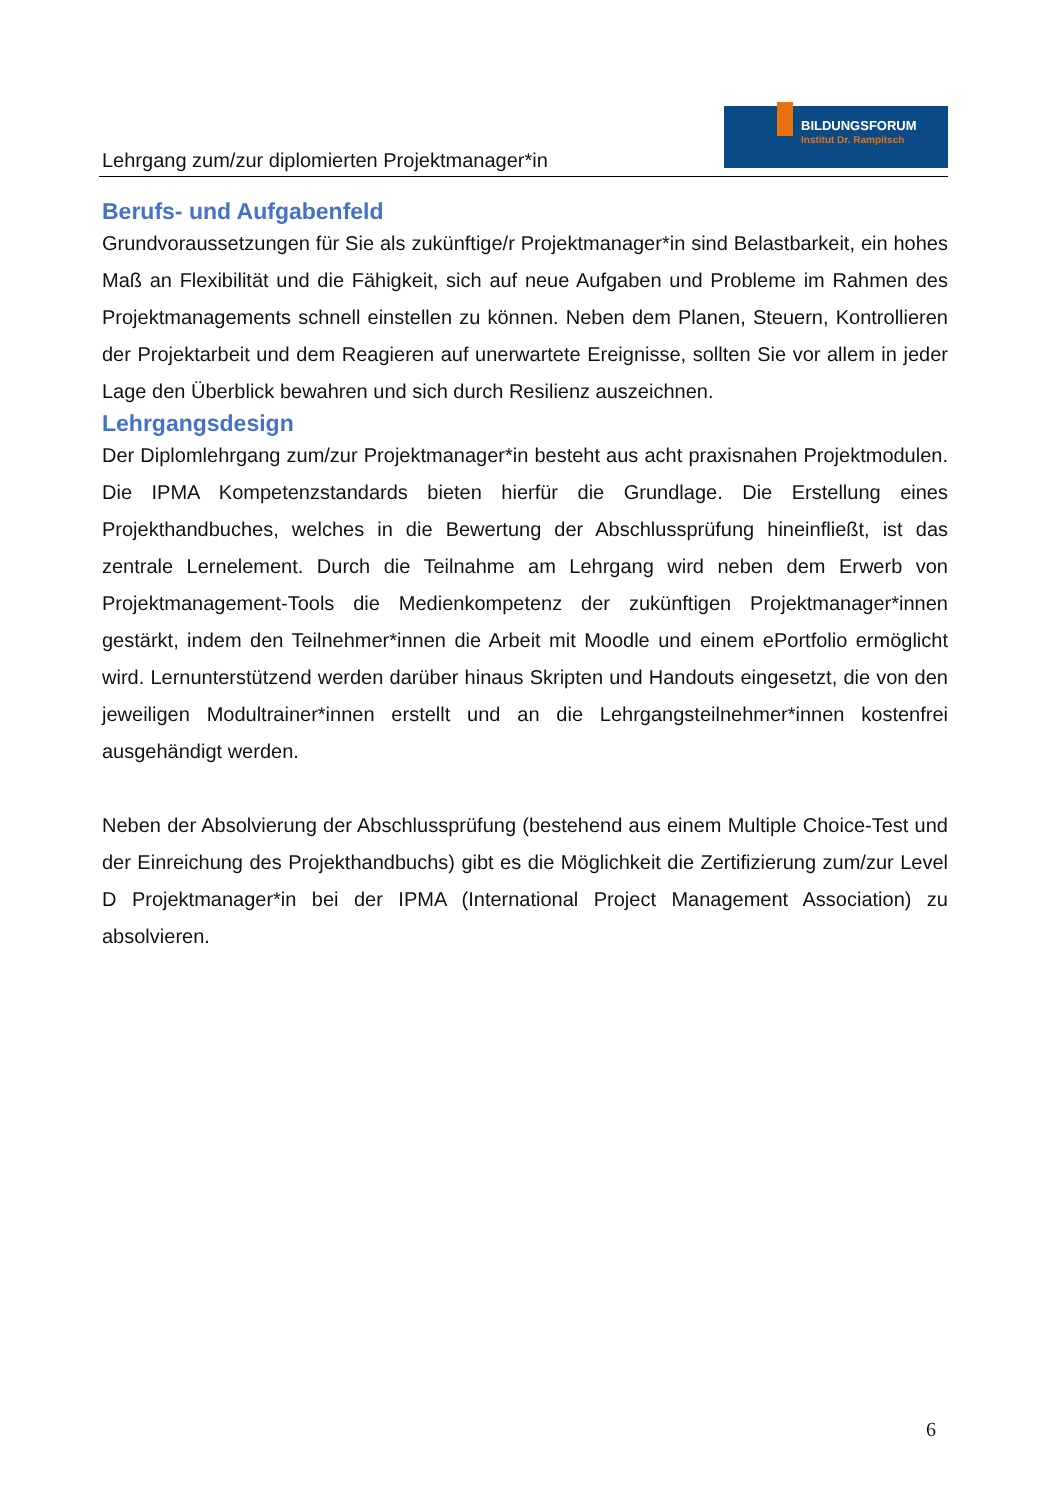Lehrgang zum/zur diplomierten Projektmanager*in
BILDUNGSFORUM
Institut Dr. Rampitsch
Berufs- und Aufgabenfeld
Grundvoraussetzungen für Sie als zukünftige/r Projektmanager*in sind Belastbarkeit, ein hohes Maß an Flexibilität und die Fähigkeit, sich auf neue Aufgaben und Probleme im Rahmen des Projektmanagements schnell einstellen zu können. Neben dem Planen, Steuern, Kontrollieren der Projektarbeit und dem Reagieren auf unerwartete Ereignisse, sollten Sie vor allem in jeder Lage den Überblick bewahren und sich durch Resilienz auszeichnen.
Lehrgangsdesign
Der Diplomlehrgang zum/zur Projektmanager*in besteht aus acht praxisnahen Projektmodulen. Die IPMA Kompetenzstandards bieten hierfür die Grundlage. Die Erstellung eines Projekthandbuches, welches in die Bewertung der Abschlussprüfung hineinfließt, ist das zentrale Lernelement. Durch die Teilnahme am Lehrgang wird neben dem Erwerb von Projektmanagement-Tools die Medienkompetenz der zukünftigen Projektmanager*innen gestärkt, indem den Teilnehmer*innen die Arbeit mit Moodle und einem ePortfolio ermöglicht wird. Lernunterstützend werden darüber hinaus Skripten und Handouts eingesetzt, die von den jeweiligen Modultrainer*innen erstellt und an die Lehrgangsteilnehmer*innen kostenfrei ausgehändigt werden.
Neben der Absolvierung der Abschlussprüfung (bestehend aus einem Multiple Choice-Test und der Einreichung des Projekthandbuchs) gibt es die Möglichkeit die Zertifizierung zum/zur Level D Projektmanager*in bei der IPMA (International Project Management Association) zu absolvieren.
6